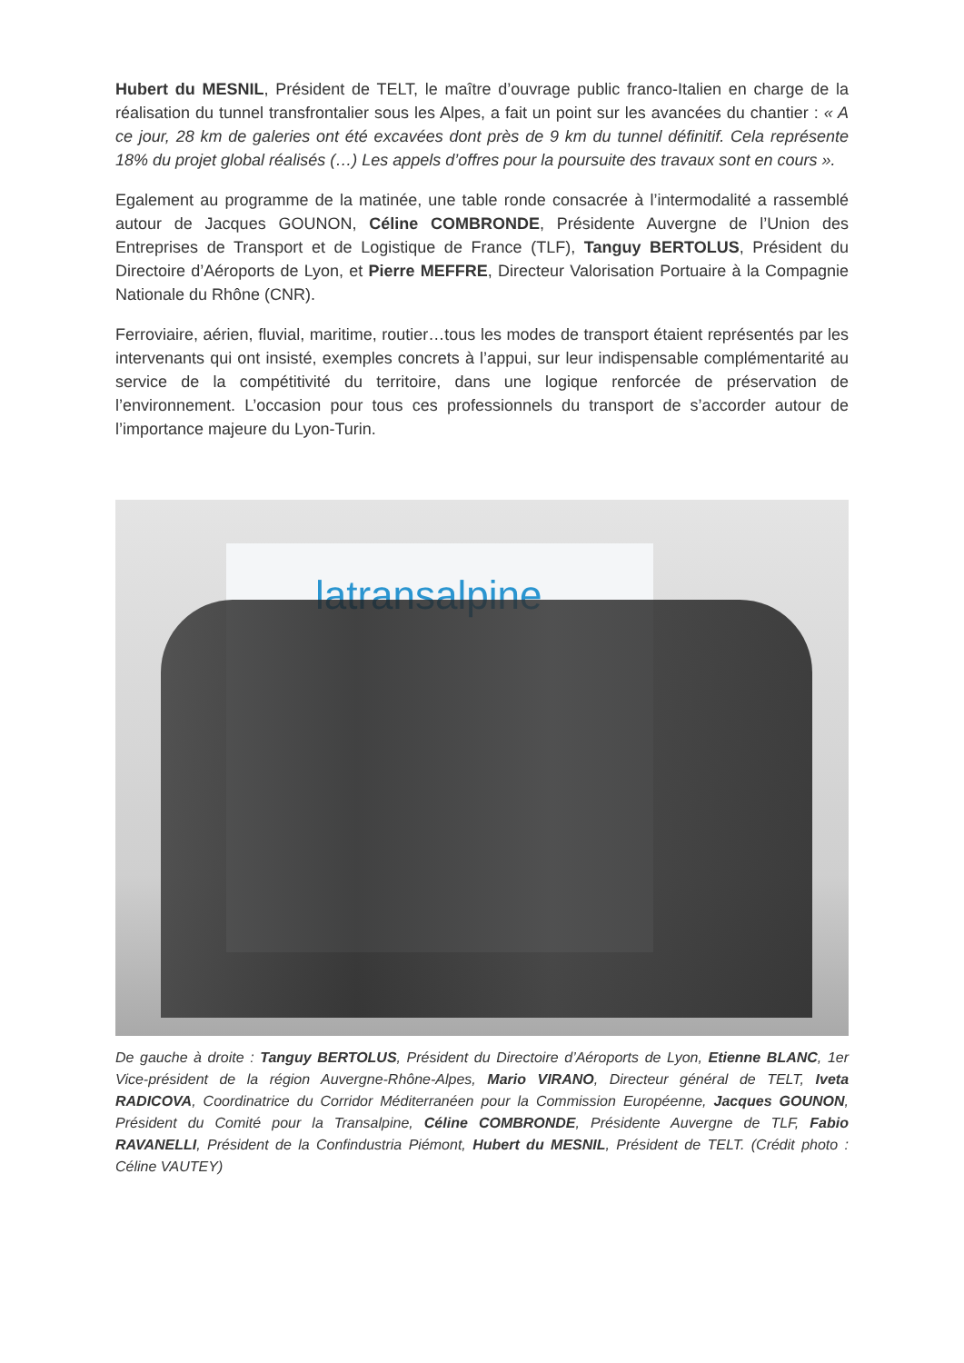Hubert du MESNIL, Président de TELT, le maître d’ouvrage public franco-Italien en charge de la réalisation du tunnel transfrontalier sous les Alpes, a fait un point sur les avancées du chantier : « A ce jour, 28 km de galeries ont été excavées dont près de 9 km du tunnel définitif. Cela représente 18% du projet global réalisés (…) Les appels d’offres pour la poursuite des travaux sont en cours ».
Egalement au programme de la matinée, une table ronde consacrée à l’intermodalité a rassemblé autour de Jacques GOUNON, Céline COMBRONDE, Présidente Auvergne de l’Union des Entreprises de Transport et de Logistique de France (TLF), Tanguy BERTOLUS, Président du Directoire d’Aéroports de Lyon, et Pierre MEFFRE, Directeur Valorisation Portuaire à la Compagnie Nationale du Rhône (CNR).
Ferroviaire, aérien, fluvial, maritime, routier…tous les modes de transport étaient représentés par les intervenants qui ont insisté, exemples concrets à l’appui, sur leur indispensable complémentarité au service de la compétitivité du territoire, dans une logique renforcée de préservation de l’environnement. L’occasion pour tous ces professionnels du transport de s’accorder autour de l’importance majeure du Lyon-Turin.
latransalpine
De gauche à droite : Tanguy BERTOLUS, Président du Directoire d’Aéroports de Lyon, Etienne BLANC, 1er Vice-président de la région Auvergne-Rhône-Alpes, Mario VIRANO, Directeur général de TELT, Iveta RADICOVA, Coordinatrice du Corridor Méditerranéen pour la Commission Européenne, Jacques GOUNON, Président du Comité pour la Transalpine, Céline COMBRONDE, Présidente Auvergne de TLF, Fabio RAVANELLI, Président de la Confindustria Piémont, Hubert du MESNIL, Président de TELT. (Crédit photo : Céline VAUTEY)